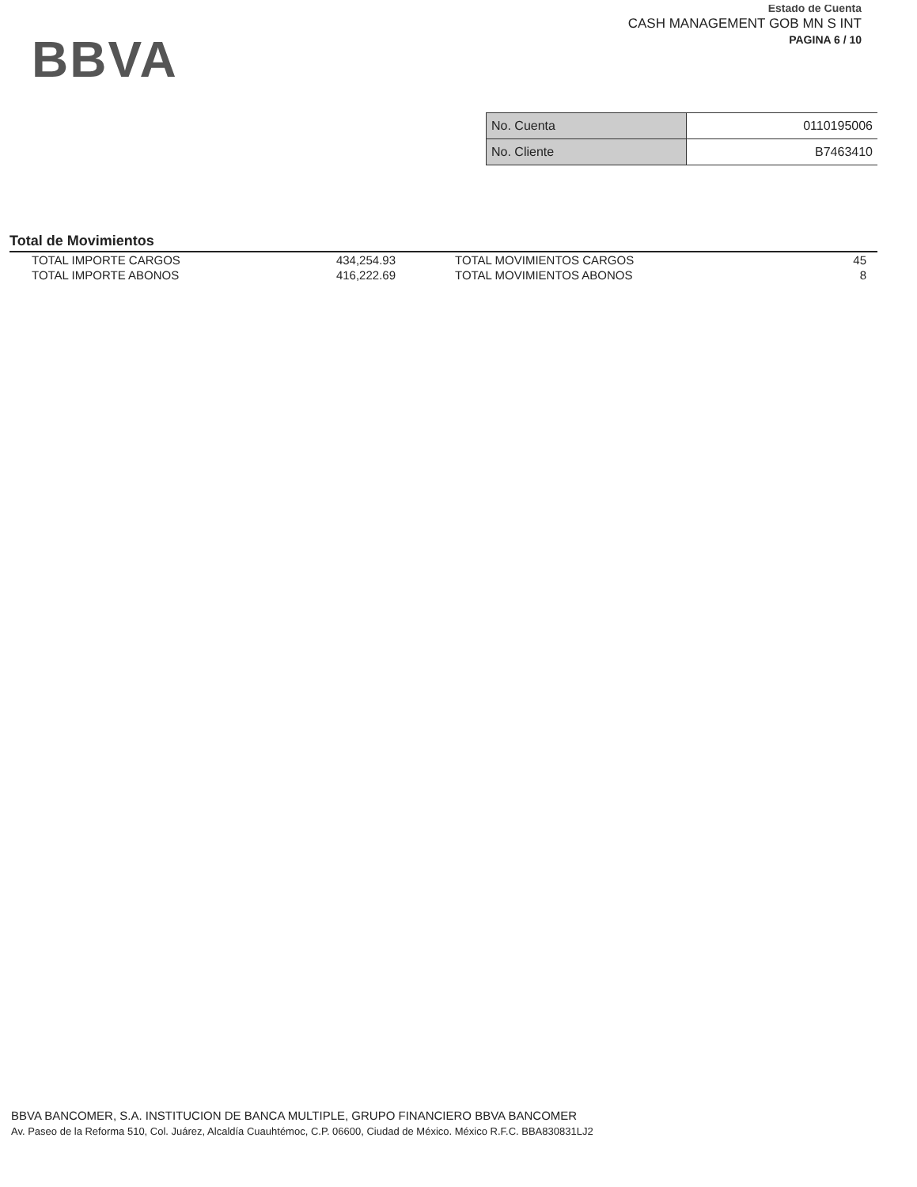BBVA
Estado de Cuenta
CASH MANAGEMENT GOB MN S INT
PAGINA 6 / 10
| No. Cuenta | 0110195006 |
| No. Cliente | B7463410 |
Total de Movimientos
| TOTAL IMPORTE CARGOS | 434,254.93 | TOTAL MOVIMIENTOS CARGOS | 45 |
| TOTAL IMPORTE ABONOS | 416,222.69 | TOTAL MOVIMIENTOS ABONOS | 8 |
BBVA BANCOMER, S.A. INSTITUCION DE BANCA MULTIPLE, GRUPO FINANCIERO BBVA BANCOMER
Av. Paseo de la Reforma 510, Col. Juárez, Alcaldía Cuauhtémoc, C.P. 06600, Ciudad de México. México R.F.C. BBA830831LJ2